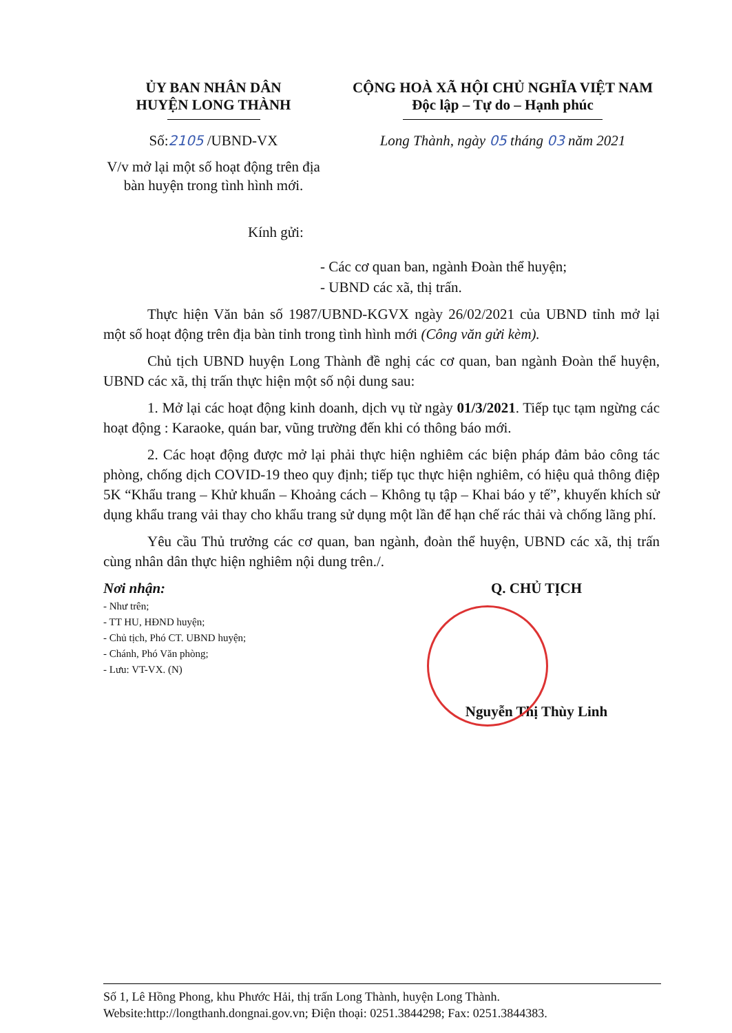ỦY BAN NHÂN DÂN
HUYỆN LONG THÀNH
Số:2105 /UBND-VX
V/v mở lại một số hoạt động trên địa bàn huyện trong tình hình mới.
CỘNG HOÀ XÃ HỘI CHỦ NGHĨA VIỆT NAM
Độc lập – Tự do – Hạnh phúc
Long Thành, ngày 05 tháng 03 năm 2021
Kính gửi:
- Các cơ quan ban, ngành Đoàn thể huyện;
- UBND các xã, thị trấn.
Thực hiện Văn bản số 1987/UBND-KGVX ngày 26/02/2021 của UBND tỉnh mở lại một số hoạt động trên địa bàn tỉnh trong tình hình mới (Công văn gửi kèm).
Chủ tịch UBND huyện Long Thành đề nghị các cơ quan, ban ngành Đoàn thể huyện, UBND các xã, thị trấn thực hiện một số nội dung sau:
1. Mở lại các hoạt động kinh doanh, dịch vụ từ ngày 01/3/2021. Tiếp tục tạm ngừng các hoạt động : Karaoke, quán bar, vũng trường đến khi có thông báo mới.
2. Các hoạt động được mở lại phải thực hiện nghiêm các biện pháp đảm bảo công tác phòng, chống dịch COVID-19 theo quy định; tiếp tục thực hiện nghiêm, có hiệu quả thông điệp 5K “Khẩu trang – Khử khuẩn – Khoảng cách – Không tụ tập – Khai báo y tế”, khuyến khích sử dụng khẩu trang vải thay cho khẩu trang sử dụng một lần để hạn chế rác thải và chống lãng phí.
Yêu cầu Thủ trưởng các cơ quan, ban ngành, đoàn thể huyện, UBND các xã, thị trấn cùng nhân dân thực hiện nghiêm nội dung trên./.
Nơi nhận:
- Như trên;
- TT HU, HĐND huyện;
- Chủ tịch, Phó CT. UBND huyện;
- Chánh, Phó Văn phòng;
- Lưu: VT-VX. (N)
Q. CHỦ TỊCH
Nguyễn Thị Thùy Linh
Số 1, Lê Hồng Phong, khu Phước Hải, thị trấn Long Thành, huyện Long Thành.
Website:http://longthanh.dongnai.gov.vn; Điện thoại: 0251.3844298; Fax: 0251.3844383.